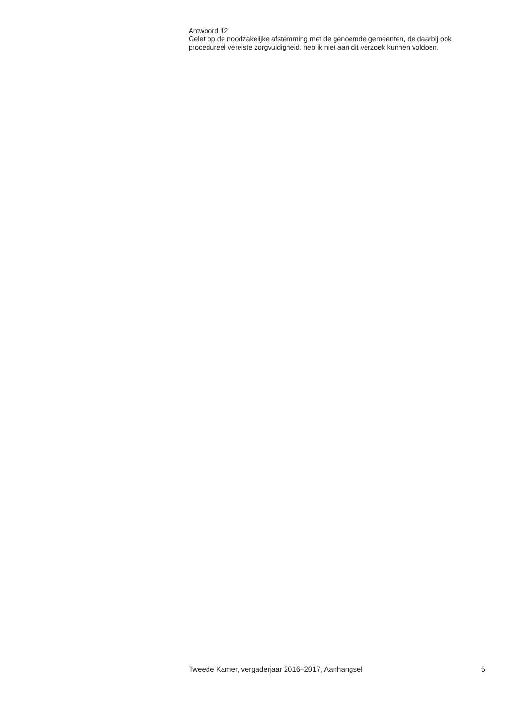Antwoord 12
Gelet op de noodzakelijke afstemming met de genoemde gemeenten, de daarbij ook procedureel vereiste zorgvuldigheid, heb ik niet aan dit verzoek kunnen voldoen.
Tweede Kamer, vergaderjaar 2016–2017, Aanhangsel 5